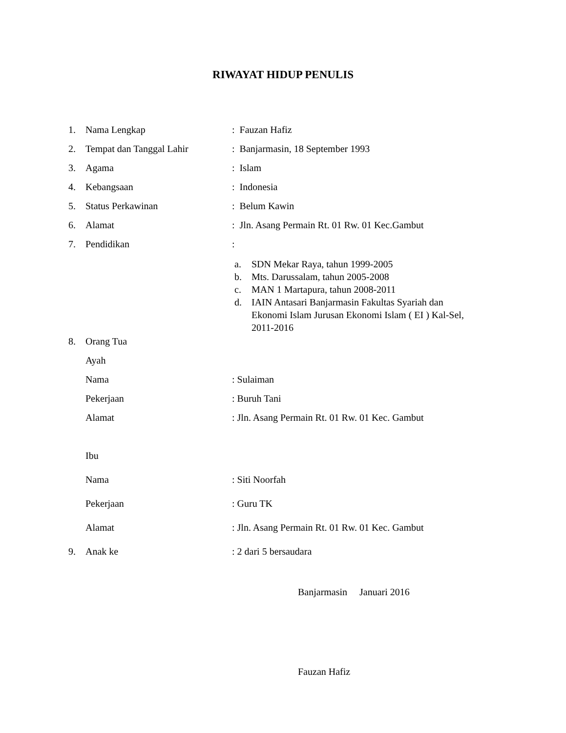RIWAYAT HIDUP PENULIS
1. Nama Lengkap : Fauzan Hafiz
2. Tempat dan Tanggal Lahir : Banjarmasin, 18 September 1993
3. Agama : Islam
4. Kebangsaan : Indonesia
5. Status Perkawinan : Belum Kawin
6. Alamat : Jln. Asang Permain Rt. 01 Rw. 01 Kec.Gambut
7. Pendidikan :
a. SDN Mekar Raya, tahun 1999-2005
b. Mts. Darussalam, tahun 2005-2008
c. MAN 1 Martapura, tahun 2008-2011
d. IAIN Antasari Banjarmasin Fakultas Syariah dan
Ekonomi Islam Jurusan Ekonomi Islam ( EI ) Kal-Sel,
2011-2016
8. Orang Tua
Ayah
Nama : Sulaiman
Pekerjaan : Buruh Tani
Alamat : Jln. Asang Permain Rt. 01 Rw. 01 Kec. Gambut
Ibu
Nama : Siti Noorfah
Pekerjaan : Guru TK
Alamat : Jln. Asang Permain Rt. 01 Rw. 01 Kec. Gambut
9. Anak ke : 2 dari 5 bersaudara
Banjarmasin Januari 2016
Fauzan Hafiz